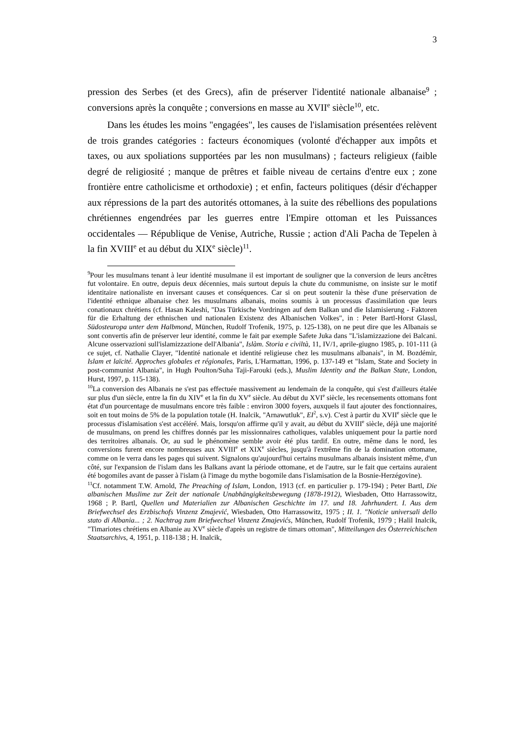3
pression des Serbes (et des Grecs), afin de préserver l'identité nationale albanaise<sup>9</sup> ; conversions après la conquête ; conversions en masse au XVII<sup>e</sup> siècle<sup>10</sup>, etc.
Dans les études les moins "engagées", les causes de l'islamisation présentées relèvent de trois grandes catégories : facteurs économiques (volonté d'échapper aux impôts et taxes, ou aux spoliations supportées par les non musulmans) ; facteurs religieux (faible degré de religiosité ; manque de prêtres et faible niveau de certains d'entre eux ; zone frontière entre catholicisme et orthodoxie) ; et enfin, facteurs politiques (désir d'échapper aux répressions de la part des autorités ottomanes, à la suite des rébellions des populations chrétiennes engendrées par les guerres entre l'Empire ottoman et les Puissances occidentales — République de Venise, Autriche, Russie ; action d'Ali Pacha de Tepelen à la fin XVIII<sup>e</sup> et au début du XIX<sup>e</sup> siècle)<sup>11</sup>.
<sup>9</sup> Pour les musulmans tenant à leur identité musulmane il est important de souligner que la conversion de leurs ancêtres fut volontaire. En outre, depuis deux décennies, mais surtout depuis la chute du communisme, on insiste sur le motif identitaire nationaliste en inversant causes et conséquences. Car si on peut soutenir la thèse d'une préservation de l'identité ethnique albanaise chez les musulmans albanais, moins soumis à un processus d'assimilation que leurs conationaux chrétiens (cf. Hasan Kaleshi, "Das Türkische Vordringen auf dem Balkan und die Islamisierung - Faktoren für die Erhaltung der ethnischen und nationalen Existenz des Albanischen Volkes", in : Peter Bartl-Horst Glassl, Südosteuropa unter dem Halbmond, München, Rudolf Trofenik, 1975, p. 125-138), on ne peut dire que les Albanais se sont convertis afin de préserver leur identité, comme le fait par exemple Safete Juka dans "L'islamizzazione dei Balcani. Alcune osservazioni sull'islamizzazione dell'Albania", Islàm. Storia e civiltà, 11, IV/1, aprile-giugno 1985, p. 101-111 (à ce sujet, cf. Nathalie Clayer, "Identité nationale et identité religieuse chez les musulmans albanais", in M. Bozdémir, Islam et laïcité. Approches globales et régionales, Paris, L'Harmattan, 1996, p. 137-149 et "Islam, State and Society in post-communist Albania", in Hugh Poulton/Suha Taji-Farouki (eds.), Muslim Identity and the Balkan State, London, Hurst, 1997, p. 115-138).
<sup>10</sup> La conversion des Albanais ne s'est pas effectuée massivement au lendemain de la conquête, qui s'est d'ailleurs étalée sur plus d'un siècle, entre la fin du XIV<sup>e</sup> et la fin du XV<sup>e</sup> siècle. Au début du XVI<sup>e</sup> siècle, les recensements ottomans font état d'un pourcentage de musulmans encore très faible : environ 3000 foyers, auxquels il faut ajouter des fonctionnaires, soit en tout moins de 5% de la population totale (H. Inalcik, "Arnawutluk", EI<sup>2</sup>, s.v). C'est à partir du XVII<sup>e</sup> siècle que le processus d'islamisation s'est accéléré. Mais, lorsqu'on affirme qu'il y avait, au début du XVIII<sup>e</sup> siècle, déjà une majorité de musulmans, on prend les chiffres donnés par les missionnaires catholiques, valables uniquement pour la partie nord des territoires albanais. Or, au sud le phénomène semble avoir été plus tardif. En outre, même dans le nord, les conversions furent encore nombreuses aux XVIII<sup>e</sup> et XIX<sup>e</sup> siècles, jusqu'à l'extrême fin de la domination ottomane, comme on le verra dans les pages qui suivent. Signalons qu'aujourd'hui certains musulmans albanais insistent même, d'un côté, sur l'expansion de l'islam dans les Balkans avant la période ottomane, et de l'autre, sur le fait que certains auraient été bogomiles avant de passer à l'islam (à l'image du mythe bogomile dans l'islamisation de la Bosnie-Herzégovine).
<sup>11</sup> Cf. notamment T.W. Arnold, The Preaching of Islam, London, 1913 (cf. en particulier p. 179-194) ; Peter Bartl, Die albanischen Muslime zur Zeit der nationale Unabhängigkeitsbewegung (1878-1912), Wiesbaden, Otto Harrassowitz, 1968 ; P. Bartl, Quellen und Materialien zur Albanischen Geschichte im 17. und 18. Jahrhundert. I. Aus dem Briefwechsel des Erzbischofs Vinzenz Zmajević, Wiesbaden, Otto Harrassowitz, 1975 ; II. 1. "Noticie universali dello stato di Albania... ; 2. Nachtrag zum Briefwechsel Vinzenz Zmajevićs, München, Rudolf Trofenik, 1979 ; Halil Inalcik, "Timariotes chrétiens en Albanie au XV<sup>e</sup> siècle d'après un registre de timars ottoman", Mitteilungen des Österreichischen Staatsarchivs, 4, 1951, p. 118-138 ; H. Inalcik,